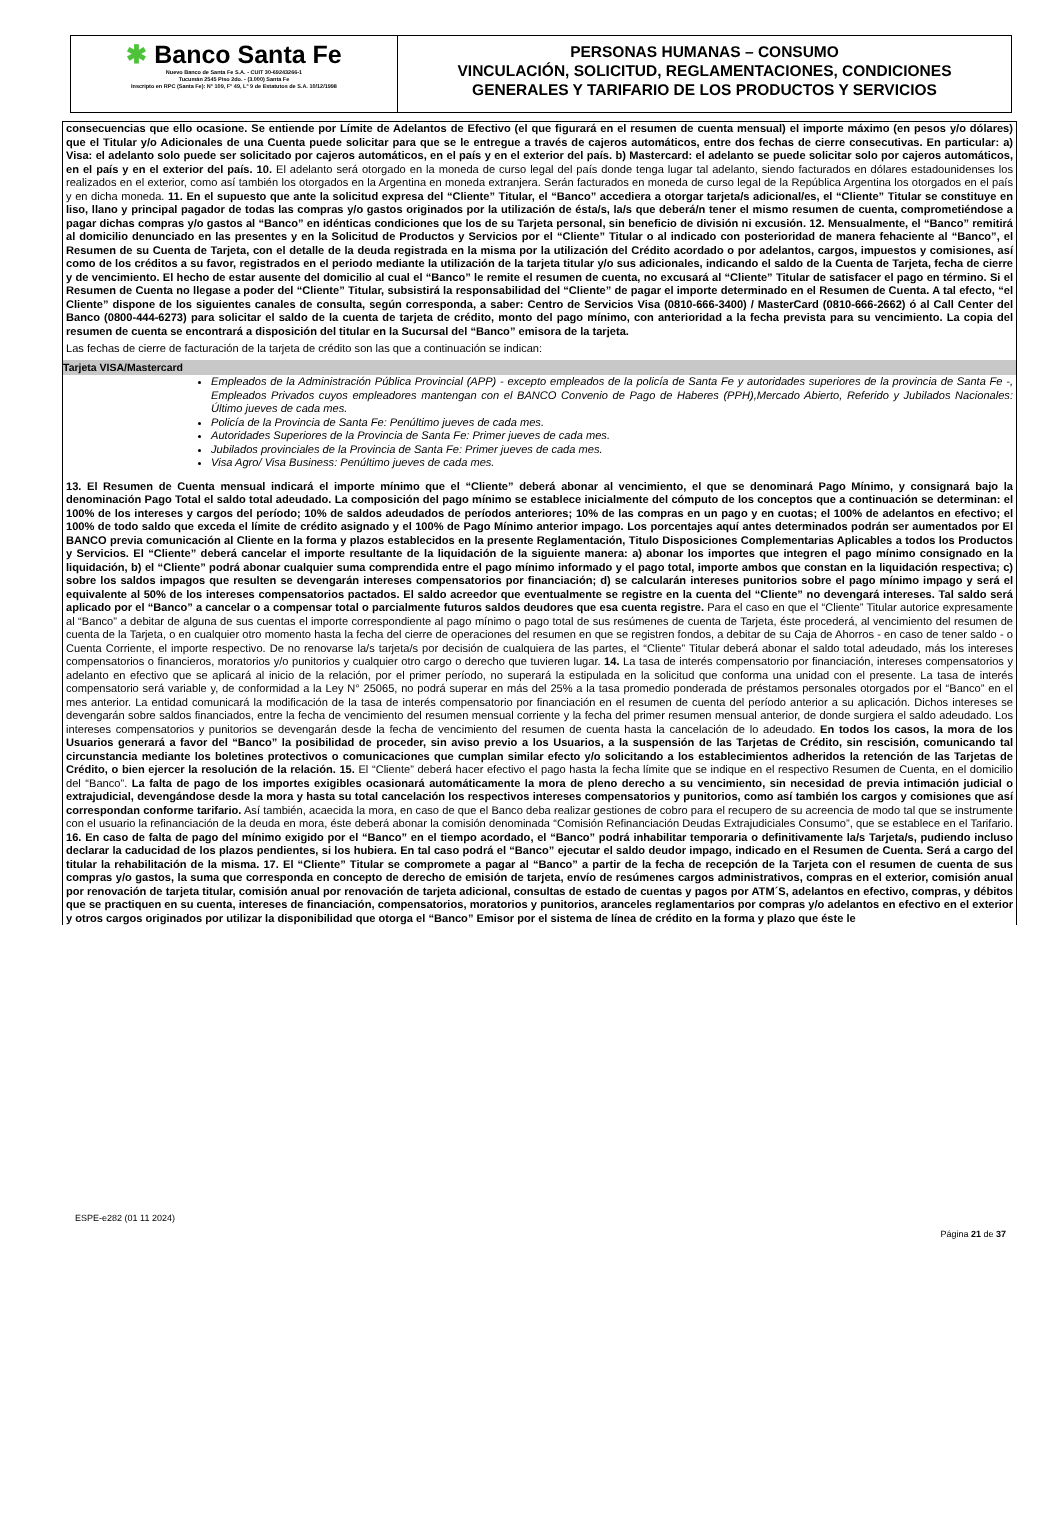✱ Banco Santa Fe
Nuevo Banco de Santa Fe S.A. - CUIT 30-69243266-1
Tucumán 2545 Piso 2do. - (3.000) Santa Fe
Inscripto en RPC (Santa Fe): N° 109, F° 49, L° 9 de Estatutos de S.A. 10/12/1998
PERSONAS HUMANAS – CONSUMO
VINCULACIÓN, SOLICITUD, REGLAMENTACIONES, CONDICIONES
GENERALES Y TARIFARIO DE LOS PRODUCTOS Y SERVICIOS
consecuencias que ello ocasione. Se entiende por Límite de Adelantos de Efectivo (el que figurará en el resumen de cuenta mensual) el importe máximo (en pesos y/o dólares) que el Titular y/o Adicionales de una Cuenta puede solicitar para que se le entregue a través de cajeros automáticos, entre dos fechas de cierre consecutivas. En particular: a) Visa: el adelanto solo puede ser solicitado por cajeros automáticos, en el país y en el exterior del país. b) Mastercard: el adelanto se puede solicitar solo por cajeros automáticos, en el país y en el exterior del país. 10. El adelanto será otorgado en la moneda de curso legal del país donde tenga lugar tal adelanto, siendo facturados en dólares estadounidenses los realizados en el exterior, como así también los otorgados en la Argentina en moneda extranjera. Serán facturados en moneda de curso legal de la República Argentina los otorgados en el país y en dicha moneda. 11. En el supuesto que ante la solicitud expresa del “Cliente” Titular, el “Banco” accediera a otorgar tarjeta/s adicional/es, el “Cliente” Titular se constituye en liso, llano y principal pagador de todas las compras y/o gastos originados por la utilización de ésta/s, la/s que deberá/n tener el mismo resumen de cuenta, comprometiéndose a pagar dichas compras y/o gastos al “Banco” en idénticas condiciones que los de su Tarjeta personal, sin beneficio de división ni excusión. 12. Mensualmente, el “Banco” remitirá al domicilio denunciado en las presentes y en la Solicitud de Productos y Servicios por el “Cliente” Titular o al indicado con posterioridad de manera fehaciente al “Banco”, el Resumen de su Cuenta de Tarjeta, con el detalle de la deuda registrada en la misma por la utilización del Crédito acordado o por adelantos, cargos, impuestos y comisiones, así como de los créditos a su favor, registrados en el periodo mediante la utilización de la tarjeta titular y/o sus adicionales, indicando el saldo de la Cuenta de Tarjeta, fecha de cierre y de vencimiento. El hecho de estar ausente del domicilio al cual el “Banco” le remite el resumen de cuenta, no excusará al “Cliente” Titular de satisfacer el pago en término. Si el Resumen de Cuenta no llegase a poder del “Cliente” Titular, subsistirá la responsabilidad del “Cliente” de pagar el importe determinado en el Resumen de Cuenta. A tal efecto, “el Cliente” dispone de los siguientes canales de consulta, según corresponda, a saber: Centro de Servicios Visa (0810-666-3400) / MasterCard (0810-666-2662) ó al Call Center del Banco (0800-444-6273) para solicitar el saldo de la cuenta de tarjeta de crédito, monto del pago mínimo, con anterioridad a la fecha prevista para su vencimiento. La copia del resumen de cuenta se encontrará a disposición del titular en la Sucursal del “Banco” emisora de la tarjeta.
Las fechas de cierre de facturación de la tarjeta de crédito son las que a continuación se indican:
Tarjeta VISA/Mastercard
Empleados de la Administración Pública Provincial (APP) - excepto empleados de la policía de Santa Fe y autoridades superiores de la provincia de Santa Fe -, Empleados Privados cuyos empleadores mantengan con el BANCO Convenio de Pago de Haberes (PPH),Mercado Abierto, Referido y Jubilados Nacionales: Último jueves de cada mes.
Policía de la Provincia de Santa Fe: Penúltimo jueves de cada mes.
Autoridades Superiores de la Provincia de Santa Fe: Primer jueves de cada mes.
Jubilados provinciales de la Provincia de Santa Fe: Primer jueves de cada mes.
Visa Agro/ Visa Business: Penúltimo jueves de cada mes.
13. El Resumen de Cuenta mensual indicará el importe mínimo que el “Cliente” deberá abonar al vencimiento, el que se denominará Pago Mínimo, y consignará bajo la denominación Pago Total el saldo total adeudado. La composición del pago mínimo se establece inicialmente del cómputo de los conceptos que a continuación se determinan: el 100% de los intereses y cargos del período; 10% de saldos adeudados de períodos anteriores; 10% de las compras en un pago y en cuotas; el 100% de adelantos en efectivo; el 100% de todo saldo que exceda el límite de crédito asignado y el 100% de Pago Mínimo anterior impago. Los porcentajes aquí antes determinados podrán ser aumentados por El BANCO previa comunicación al Cliente en la forma y plazos establecidos en la presente Reglamentación, Titulo Disposiciones Complementarias Aplicables a todos los Productos y Servicios. El “Cliente” deberá cancelar el importe resultante de la liquidación de la siguiente manera: a) abonar los importes que integren el pago mínimo consignado en la liquidación, b) el “Cliente” podrá abonar cualquier suma comprendida entre el pago mínimo informado y el pago total, importe ambos que constan en la liquidación respectiva; c) sobre los saldos impagos que resulten se devengarán intereses compensatorios por financiación; d) se calcularán intereses punitorios sobre el pago mínimo impago y será el equivalente al 50% de los intereses compensatorios pactados. El saldo acreedor que eventualmente se registre en la cuenta del “Cliente” no devengará intereses. Tal saldo será aplicado por el “Banco” a cancelar o a compensar total o parcialmente futuros saldos deudores que esa cuenta registre. Para el caso en que el “Cliente” Titular autorice expresamente al “Banco” a debitar de alguna de sus cuentas el importe correspondiente al pago mínimo o pago total de sus resúmenes de cuenta de Tarjeta, éste procederá, al vencimiento del resumen de cuenta de la Tarjeta, o en cualquier otro momento hasta la fecha del cierre de operaciones del resumen en que se registren fondos, a debitar de su Caja de Ahorros - en caso de tener saldo - o Cuenta Corriente, el importe respectivo. De no renovarse la/s tarjeta/s por decisión de cualquiera de las partes, el “Cliente” Titular deberá abonar el saldo total adeudado, más los intereses compensatorios o financieros, moratorios y/o punitorios y cualquier otro cargo o derecho que tuvieren lugar. 14. La tasa de interés compensatorio por financiación, intereses compensatorios y adelanto en efectivo que se aplicará al inicio de la relación, por el primer período, no superará la estipulada en la solicitud que conforma una unidad con el presente. La tasa de interés compensatorio será variable y, de conformidad a la Ley N° 25065, no podrá superar en más del 25% a la tasa promedio ponderada de préstamos personales otorgados por el “Banco” en el mes anterior. La entidad comunicará la modificación de la tasa de interés compensatorio por financiación en el resumen de cuenta del período anterior a su aplicación. Dichos intereses se devengarán sobre saldos financiados, entre la fecha de vencimiento del resumen mensual corriente y la fecha del primer resumen mensual anterior, de donde surgiera el saldo adeudado. Los intereses compensatorios y punitorios se devengarán desde la fecha de vencimiento del resumen de cuenta hasta la cancelación de lo adeudado. En todos los casos, la mora de los Usuarios generará a favor del “Banco” la posibilidad de proceder, sin aviso previo a los Usuarios, a la suspensión de las Tarjetas de Crédito, sin rescisión, comunicando tal circunstancia mediante los boletines protectivos o comunicaciones que cumplan similar efecto y/o solicitando a los establecimientos adheridos la retención de las Tarjetas de Crédito, o bien ejercer la resolución de la relación. 15. El “Cliente” deberá hacer efectivo el pago hasta la fecha límite que se indique en el respectivo Resumen de Cuenta, en el domicilio del “Banco”. La falta de pago de los importes exigibles ocasionará automáticamente la mora de pleno derecho a su vencimiento, sin necesidad de previa intimación judicial o extrajudicial, devengándose desde la mora y hasta su total cancelación los respectivos intereses compensatorios y punitorios, como así también los cargos y comisiones que así correspondan conforme tarifario. Así también, acaecida la mora, en caso de que el Banco deba realizar gestiones de cobro para el recupero de su acreencia de modo tal que se instrumente con el usuario la refinanciación de la deuda en mora, éste deberá abonar la comisión denominada “Comisión Refinanciación Deudas Extrajudiciales Consumo”, que se establece en el Tarifario. 16. En caso de falta de pago del mínimo exigido por el “Banco” en el tiempo acordado, el “Banco” podrá inhabilitar temporaria o definitivamente la/s Tarjeta/s, pudiendo incluso declarar la caducidad de los plazos pendientes, si los hubiera. En tal caso podrá el “Banco” ejecutar el saldo deudor impago, indicado en el Resumen de Cuenta. Será a cargo del titular la rehabilitación de la misma. 17. El “Cliente” Titular se compromete a pagar al “Banco” a partir de la fecha de recepción de la Tarjeta con el resumen de cuenta de sus compras y/o gastos, la suma que corresponda en concepto de derecho de emisión de tarjeta, envío de resúmenes cargos administrativos, compras en el exterior, comisión anual por renovación de tarjeta titular, comisión anual por renovación de tarjeta adicional, consultas de estado de cuentas y pagos por ATM´S, adelantos en efectivo, compras, y débitos que se practiquen en su cuenta, intereses de financiación, compensatorios, moratorios y punitorios, aranceles reglamentarios por compras y/o adelantos en efectivo en el exterior y otros cargos originados por utilizar la disponibilidad que otorga el “Banco” Emisor por el sistema de línea de crédito en la forma y plazo que éste le
ESPE-e282 (01 11 2024)
Página 21 de 37